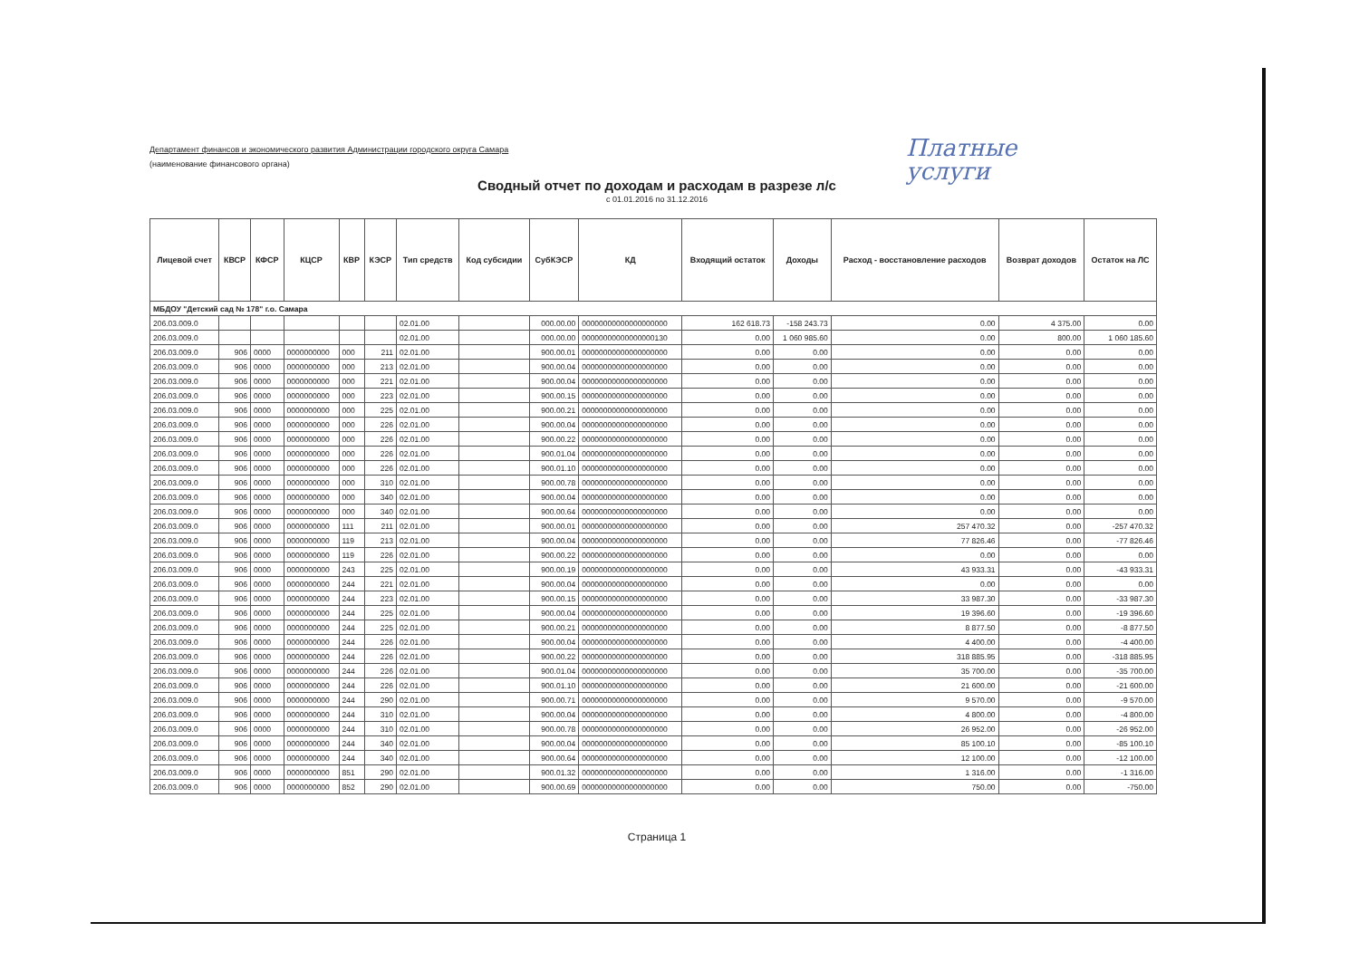Платные
услуги
Департамент финансов и экономического развития Администрации городского округа Самара
(наименование финансового органа)
Сводный отчет по доходам и расходам в разрезе л/с
с 01.01.2016 по 31.12.2016
| Лицевой счет | КВСР | КФСР | КЦСР | КВР | КЭСР | Тип средств | Код субсидии | СубКЭСР | КД | Входящий остаток | Доходы | Расход - восстановление расходов | Возврат доходов | Остаток на ЛС |
| --- | --- | --- | --- | --- | --- | --- | --- | --- | --- | --- | --- | --- | --- | --- |
| МБДОУ "Детский сад № 178" г.о. Самара | | | | | | | | | | | | | | |
| 206.03.009.0 | | | | | | 02.01.00 | | 000.00.00 | 00000000000000000000 | 162 618.73 | -158 243.73 | 0.00 | 4 375.00 | 0.00 |
| 206.03.009.0 | | | | | | 02.01.00 | | 000.00.00 | 00000000000000000130 | 0.00 | 1 060 985.60 | 0.00 | 800.00 | 1 060 185.60 |
| 206.03.009.0 | 906 | 0000 | 0000000000 | 000 | 211 | 02.01.00 | | 900.00.01 | 00000000000000000000 | 0.00 | 0.00 | 0.00 | 0.00 | 0.00 |
| 206.03.009.0 | 906 | 0000 | 0000000000 | 000 | 213 | 02.01.00 | | 900.00.04 | 00000000000000000000 | 0.00 | 0.00 | 0.00 | 0.00 | 0.00 |
| 206.03.009.0 | 906 | 0000 | 0000000000 | 000 | 221 | 02.01.00 | | 900.00.04 | 00000000000000000000 | 0.00 | 0.00 | 0.00 | 0.00 | 0.00 |
| 206.03.009.0 | 906 | 0000 | 0000000000 | 000 | 223 | 02.01.00 | | 900.00.15 | 00000000000000000000 | 0.00 | 0.00 | 0.00 | 0.00 | 0.00 |
| 206.03.009.0 | 906 | 0000 | 0000000000 | 000 | 225 | 02.01.00 | | 900.00.21 | 00000000000000000000 | 0.00 | 0.00 | 0.00 | 0.00 | 0.00 |
| 206.03.009.0 | 906 | 0000 | 0000000000 | 000 | 226 | 02.01.00 | | 900.00.04 | 00000000000000000000 | 0.00 | 0.00 | 0.00 | 0.00 | 0.00 |
| 206.03.009.0 | 906 | 0000 | 0000000000 | 000 | 226 | 02.01.00 | | 900.00.22 | 00000000000000000000 | 0.00 | 0.00 | 0.00 | 0.00 | 0.00 |
| 206.03.009.0 | 906 | 0000 | 0000000000 | 000 | 226 | 02.01.00 | | 900.01.04 | 00000000000000000000 | 0.00 | 0.00 | 0.00 | 0.00 | 0.00 |
| 206.03.009.0 | 906 | 0000 | 0000000000 | 000 | 226 | 02.01.00 | | 900.01.10 | 00000000000000000000 | 0.00 | 0.00 | 0.00 | 0.00 | 0.00 |
| 206.03.009.0 | 906 | 0000 | 0000000000 | 000 | 310 | 02.01.00 | | 900.00.78 | 00000000000000000000 | 0.00 | 0.00 | 0.00 | 0.00 | 0.00 |
| 206.03.009.0 | 906 | 0000 | 0000000000 | 000 | 340 | 02.01.00 | | 900.00.04 | 00000000000000000000 | 0.00 | 0.00 | 0.00 | 0.00 | 0.00 |
| 206.03.009.0 | 906 | 0000 | 0000000000 | 000 | 340 | 02.01.00 | | 900.00.64 | 00000000000000000000 | 0.00 | 0.00 | 0.00 | 0.00 | 0.00 |
| 206.03.009.0 | 906 | 0000 | 0000000000 | 111 | 211 | 02.01.00 | | 900.00.01 | 00000000000000000000 | 0.00 | 0.00 | 257 470.32 | 0.00 | -257 470.32 |
| 206.03.009.0 | 906 | 0000 | 0000000000 | 119 | 213 | 02.01.00 | | 900.00.04 | 00000000000000000000 | 0.00 | 0.00 | 77 826.46 | 0.00 | -77 826.46 |
| 206.03.009.0 | 906 | 0000 | 0000000000 | 119 | 226 | 02.01.00 | | 900.00.22 | 00000000000000000000 | 0.00 | 0.00 | 0.00 | 0.00 | 0.00 |
| 206.03.009.0 | 906 | 0000 | 0000000000 | 243 | 225 | 02.01.00 | | 900.00.19 | 00000000000000000000 | 0.00 | 0.00 | 43 933.31 | 0.00 | -43 933.31 |
| 206.03.009.0 | 906 | 0000 | 0000000000 | 244 | 221 | 02.01.00 | | 900.00.04 | 00000000000000000000 | 0.00 | 0.00 | 0.00 | 0.00 | 0.00 |
| 206.03.009.0 | 906 | 0000 | 0000000000 | 244 | 223 | 02.01.00 | | 900.00.15 | 00000000000000000000 | 0.00 | 0.00 | 33 987.30 | 0.00 | -33 987.30 |
| 206.03.009.0 | 906 | 0000 | 0000000000 | 244 | 225 | 02.01.00 | | 900.00.04 | 00000000000000000000 | 0.00 | 0.00 | 19 396.60 | 0.00 | -19 396.60 |
| 206.03.009.0 | 906 | 0000 | 0000000000 | 244 | 225 | 02.01.00 | | 900.00.21 | 00000000000000000000 | 0.00 | 0.00 | 8 877.50 | 0.00 | -8 877.50 |
| 206.03.009.0 | 906 | 0000 | 0000000000 | 244 | 226 | 02.01.00 | | 900.00.04 | 00000000000000000000 | 0.00 | 0.00 | 4 400.00 | 0.00 | -4 400.00 |
| 206.03.009.0 | 906 | 0000 | 0000000000 | 244 | 226 | 02.01.00 | | 900.00.22 | 00000000000000000000 | 0.00 | 0.00 | 318 885.95 | 0.00 | -318 885.95 |
| 206.03.009.0 | 906 | 0000 | 0000000000 | 244 | 226 | 02.01.00 | | 900.01.04 | 00000000000000000000 | 0.00 | 0.00 | 35 700.00 | 0.00 | -35 700.00 |
| 206.03.009.0 | 906 | 0000 | 0000000000 | 244 | 226 | 02.01.00 | | 900.01.10 | 00000000000000000000 | 0.00 | 0.00 | 21 600.00 | 0.00 | -21 600.00 |
| 206.03.009.0 | 906 | 0000 | 0000000000 | 244 | 290 | 02.01.00 | | 900.00.71 | 00000000000000000000 | 0.00 | 0.00 | 9 570.00 | 0.00 | -9 570.00 |
| 206.03.009.0 | 906 | 0000 | 0000000000 | 244 | 310 | 02.01.00 | | 900.00.04 | 00000000000000000000 | 0.00 | 0.00 | 4 800.00 | 0.00 | -4 800.00 |
| 206.03.009.0 | 906 | 0000 | 0000000000 | 244 | 310 | 02.01.00 | | 900.00.78 | 00000000000000000000 | 0.00 | 0.00 | 26 952.00 | 0.00 | -26 952.00 |
| 206.03.009.0 | 906 | 0000 | 0000000000 | 244 | 340 | 02.01.00 | | 900.00.04 | 00000000000000000000 | 0.00 | 0.00 | 85 100.10 | 0.00 | -85 100.10 |
| 206.03.009.0 | 906 | 0000 | 0000000000 | 244 | 340 | 02.01.00 | | 900.00.64 | 00000000000000000000 | 0.00 | 0.00 | 12 100.00 | 0.00 | -12 100.00 |
| 206.03.009.0 | 906 | 0000 | 0000000000 | 851 | 290 | 02.01.00 | | 900.01.32 | 00000000000000000000 | 0.00 | 0.00 | 1 316.00 | 0.00 | -1 316.00 |
| 206.03.009.0 | 906 | 0000 | 0000000000 | 852 | 290 | 02.01.00 | | 900.00.69 | 00000000000000000000 | 0.00 | 0.00 | 750.00 | 0.00 | -750.00 |
Страница 1